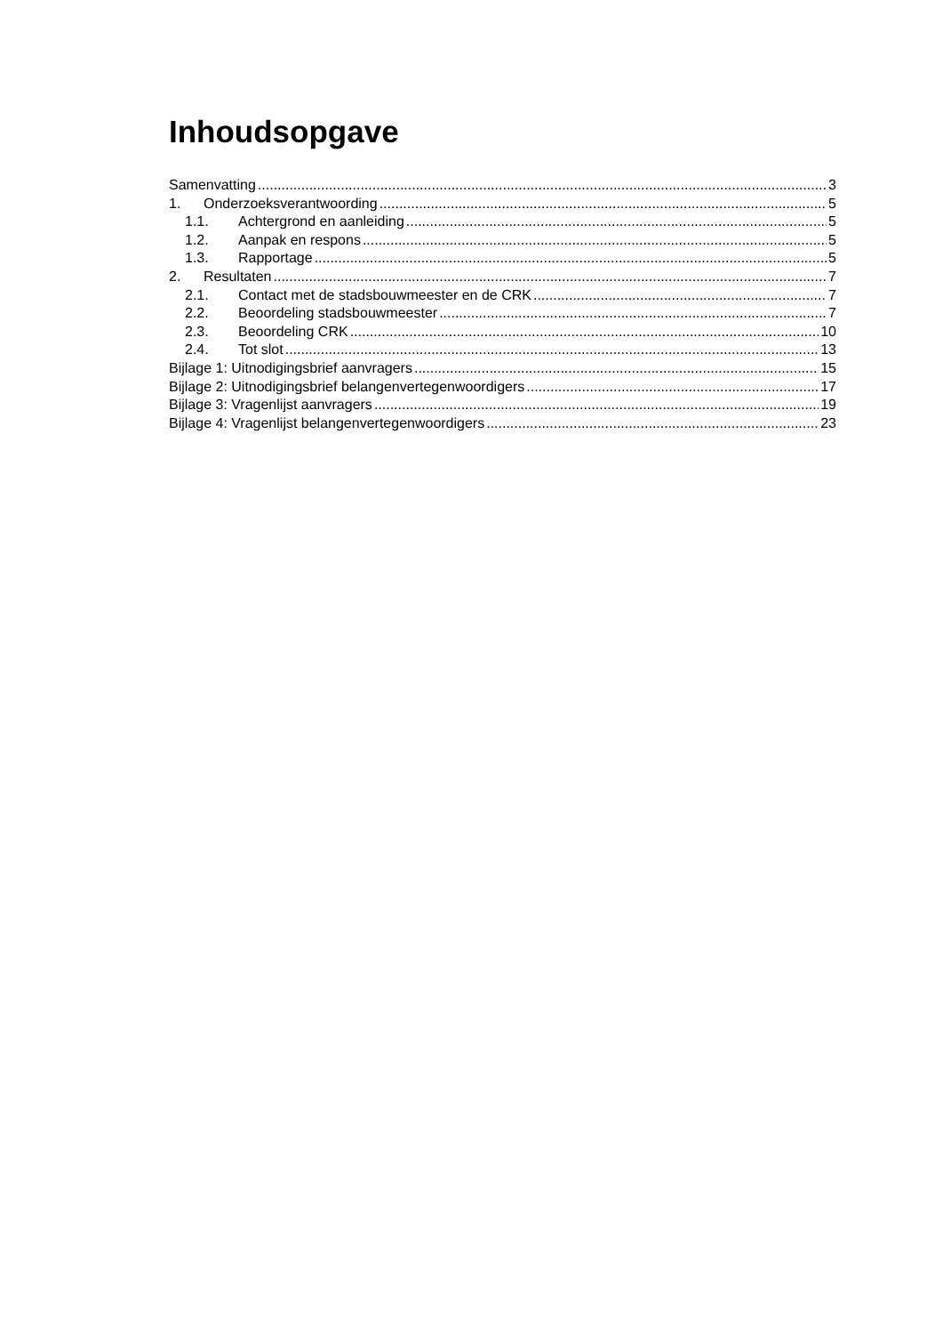Inhoudsopgave
Samenvatting 3
1. Onderzoeksverantwoording 5
1.1. Achtergrond en aanleiding 5
1.2. Aanpak en respons 5
1.3. Rapportage 5
2. Resultaten 7
2.1. Contact met de stadsbouwmeester en de CRK 7
2.2. Beoordeling stadsbouwmeester 7
2.3. Beoordeling CRK 10
2.4. Tot slot 13
Bijlage 1: Uitnodigingsbrief aanvragers 15
Bijlage 2: Uitnodigingsbrief belangenvertegenwoordigers 17
Bijlage 3: Vragenlijst aanvragers 19
Bijlage 4: Vragenlijst belangenvertegenwoordigers 23